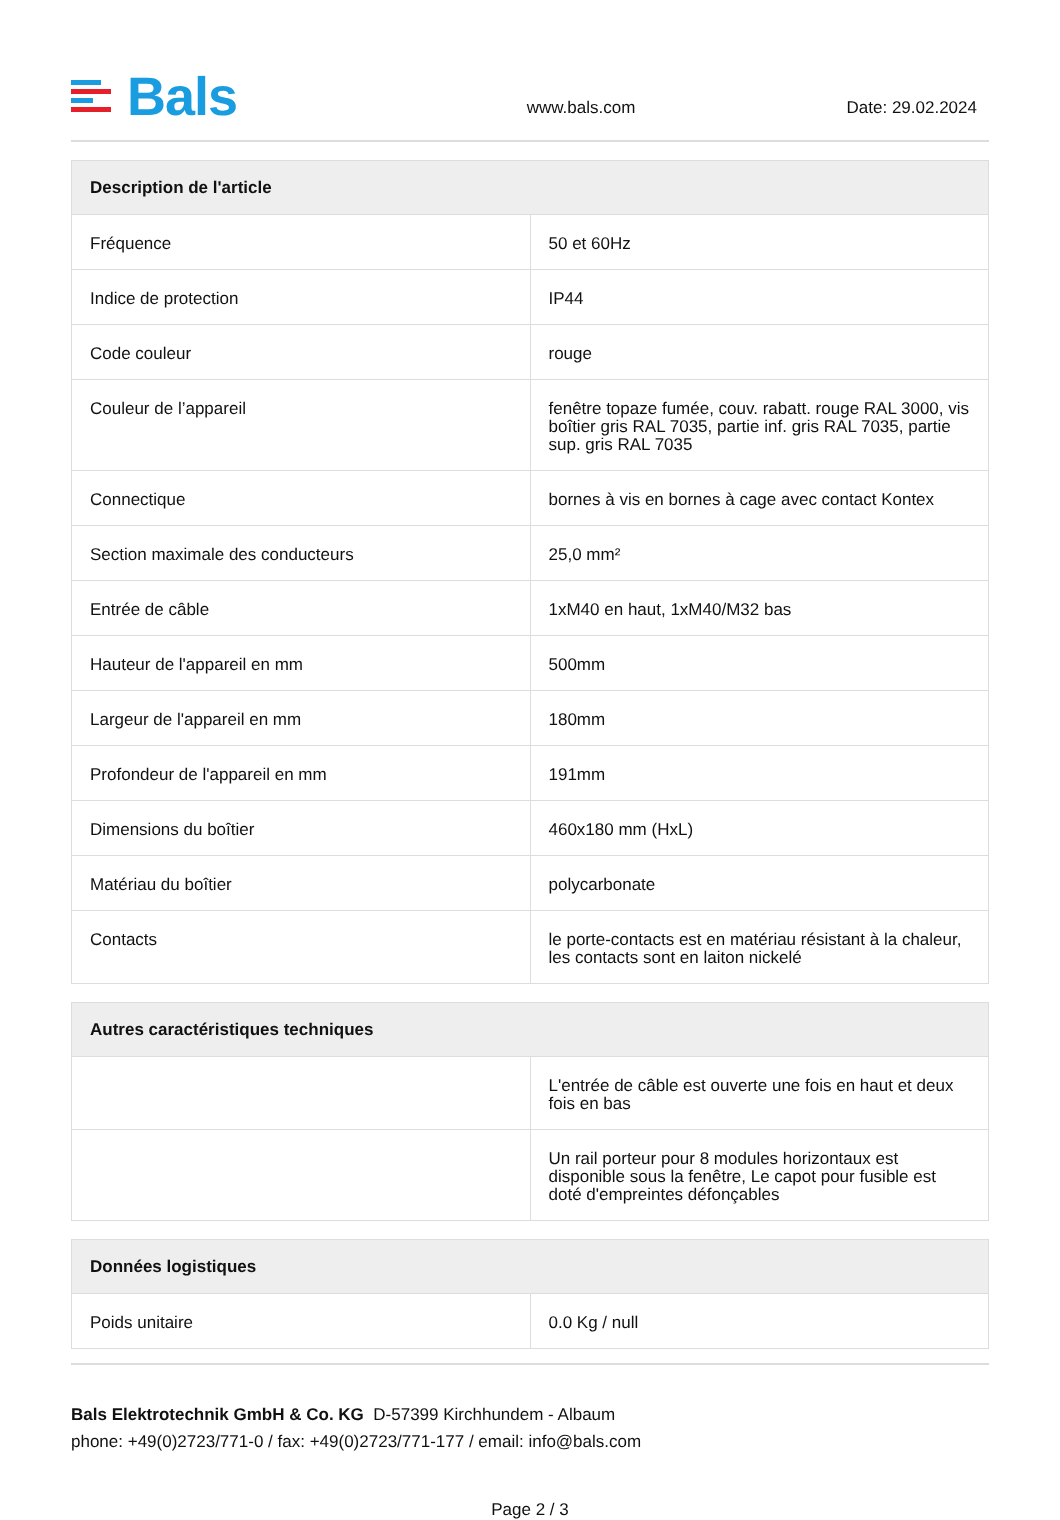Bals
www.bals.com
Date: 29.02.2024
| Description de l'article | |
| --- | --- |
| Fréquence | 50 et 60Hz |
| Indice de protection | IP44 |
| Code couleur | rouge |
| Couleur de l’appareil | fenêtre topaze fumée, couv. rabatt. rouge RAL 3000, vis boîtier gris RAL 7035, partie inf. gris RAL 7035, partie sup. gris RAL 7035 |
| Connectique | bornes à vis en bornes à cage avec contact Kontex |
| Section maximale des conducteurs | 25,0 mm² |
| Entrée de câble | 1xM40 en haut, 1xM40/M32 bas |
| Hauteur de l'appareil en mm | 500mm |
| Largeur de l'appareil en mm | 180mm |
| Profondeur de l'appareil en mm | 191mm |
| Dimensions du boîtier | 460x180 mm (HxL) |
| Matériau du boîtier | polycarbonate |
| Contacts | le porte-contacts est en matériau résistant à la chaleur, les contacts sont en laiton nickelé |
| Autres caractéristiques techniques | |
| --- | --- |
| | L'entrée de câble est ouverte une fois en haut et deux fois en bas |
| | Un rail porteur pour 8 modules horizontaux est disponible sous la fenêtre, Le capot pour fusible est doté d'empreintes défonçables |
| Données logistiques | |
| --- | --- |
| Poids unitaire | 0.0 Kg / null |
Bals Elektrotechnik GmbH & Co. KG D-57399 Kirchhundem - Albaum
phone: +49(0)2723/771-0 / fax: +49(0)2723/771-177 / email: info@bals.com
Page 2 / 3